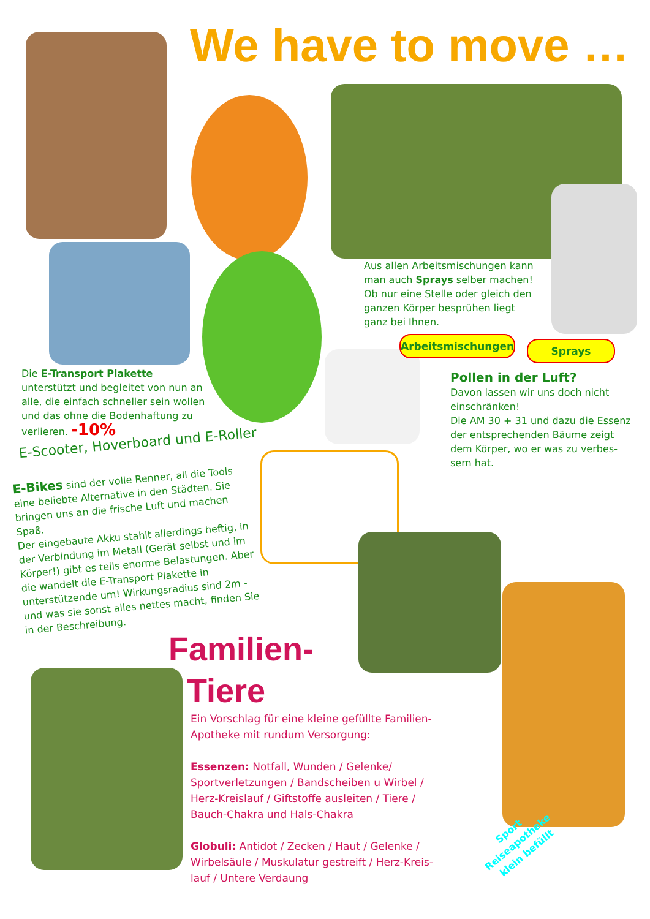We have to move …
Aus allen Arbeitsmischungen kann man auch Sprays selber machen! Ob nur eine Stelle oder gleich den ganzen Körper besprühen liegt ganz bei Ihnen.
Arbeitsmischungen Sprays
Die E-Transport Plakette unterstützt und begleitet von nun an alle, die einfach schneller sein wollen und das ohne die Bodenhaftung zu verlieren. -10%
Pollen in der Luft?
Davon lassen wir uns doch nicht einschränken!
Die AM 30 + 31 und dazu die Essenz der entsprechenden Bäume zeigt dem Körper, wo er was zu verbes­sern hat.
E-Scooter, Hoverboard und E-Roller
E-Bikes sind der volle Renner, all die Tools eine beliebte Alternative in den Städten. Sie bringen uns an die frische Luft und machen Spaß.
Der eingebaute Akku stahlt allerdings heftig, in der Verbindung im Metall (Gerät selbst und im Körper!) gibt es teils enorme Belastungen. Aber die wandelt die E-Transport Plakette in unterstüt­zende um! Wirkungsradius sind 2m - und was sie sonst alles nettes macht, finden Sie in der Beschreibung.
Familien-
Tiere
Ein Vorschlag für eine kleine gefüllte Familien-Apotheke mit rundum Versorgung:
Essenzen: Notfall, Wunden / Gelenke/ Sportverletzungen / Bandscheiben u Wir­bel / Herz-Kreislauf / Giftstoffe ausleiten / Tiere / Bauch-Chakra und Hals-Chakra
Globuli: Antidot / Zecken / Haut / Gelenke / Wirbelsäule / Muskulatur gestreift / Herz-Kreis­lauf / Untere Verdaung
Sport Reiseapotheke klein befüllt